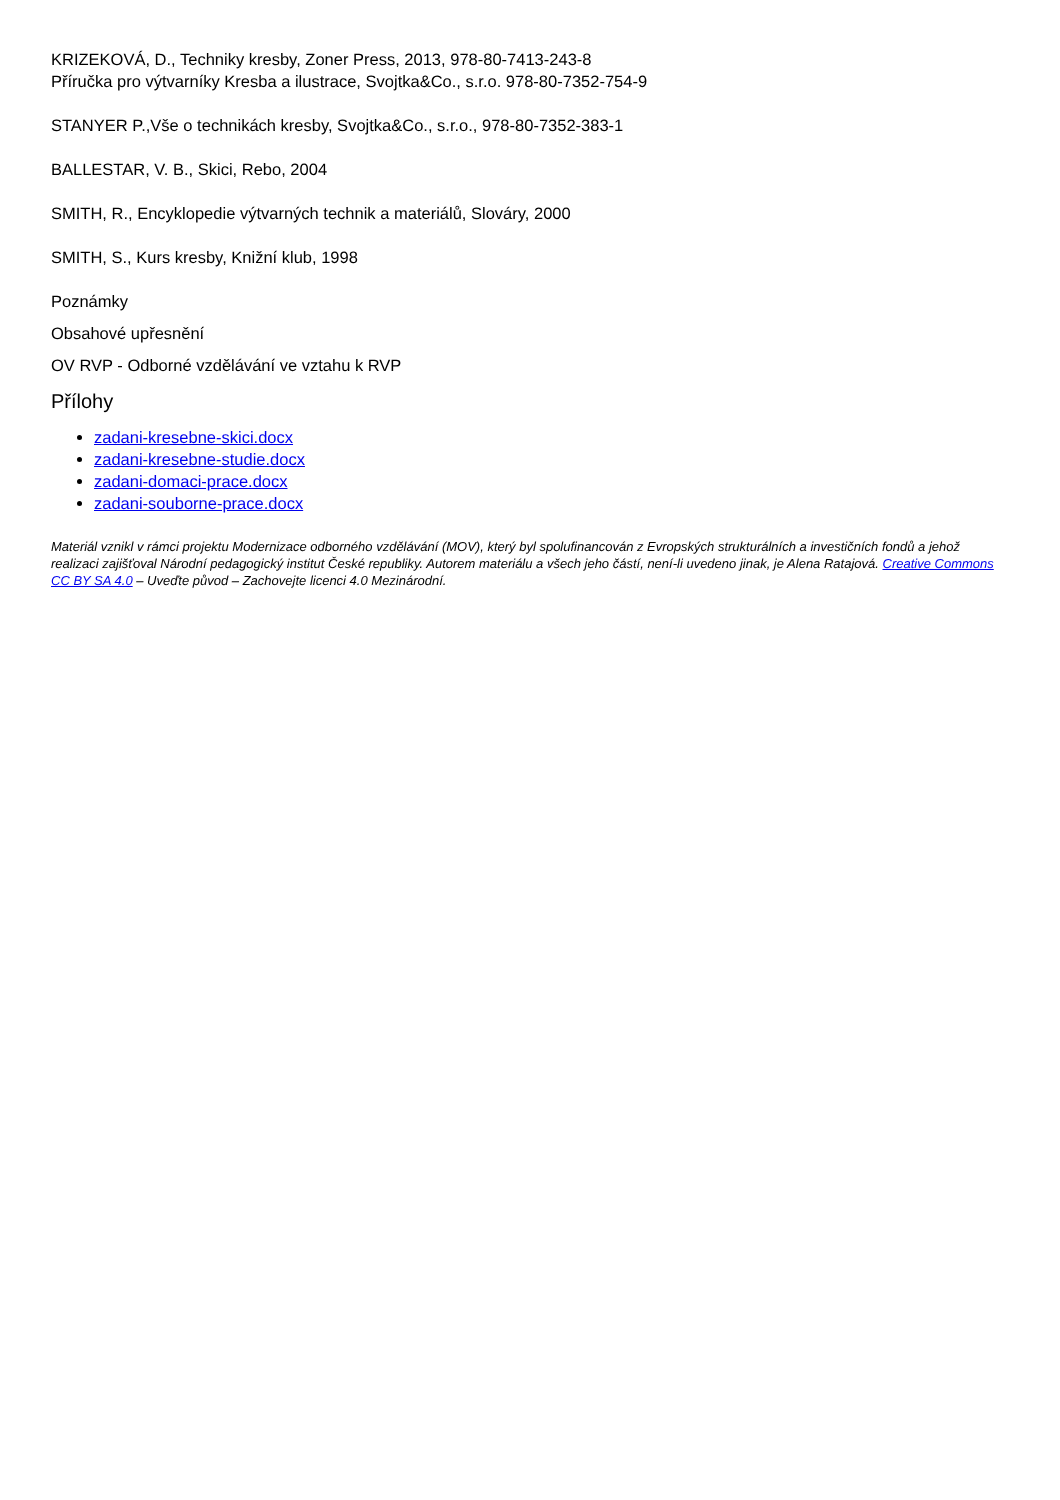KRIZEKOVÁ, D., Techniky kresby, Zoner Press, 2013, 978-80-7413-243-8
Příručka pro výtvarníky Kresba a ilustrace, Svojtka&Co., s.r.o. 978-80-7352-754-9
STANYER P.,Vše o technikách kresby, Svojtka&Co., s.r.o., 978-80-7352-383-1
BALLESTAR, V. B., Skici, Rebo, 2004
SMITH, R., Encyklopedie výtvarných technik a materiálů, Slováry, 2000
SMITH, S., Kurs kresby, Knižní klub, 1998
Poznámky
Obsahové upřesnění
OV RVP - Odborné vzdělávání ve vztahu k RVP
Přílohy
zadani-kresebne-skici.docx
zadani-kresebne-studie.docx
zadani-domaci-prace.docx
zadani-souborne-prace.docx
Materiál vznikl v rámci projektu Modernizace odborného vzdělávání (MOV), který byl spolufinancován z Evropských strukturálních a investičních fondů a jehož realizaci zajišťoval Národní pedagogický institut České republiky. Autorem materiálu a všech jeho částí, není-li uvedeno jinak, je Alena Ratajová. Creative Commons CC BY SA 4.0 – Uveďte původ – Zachovejte licenci 4.0 Mezinárodní.